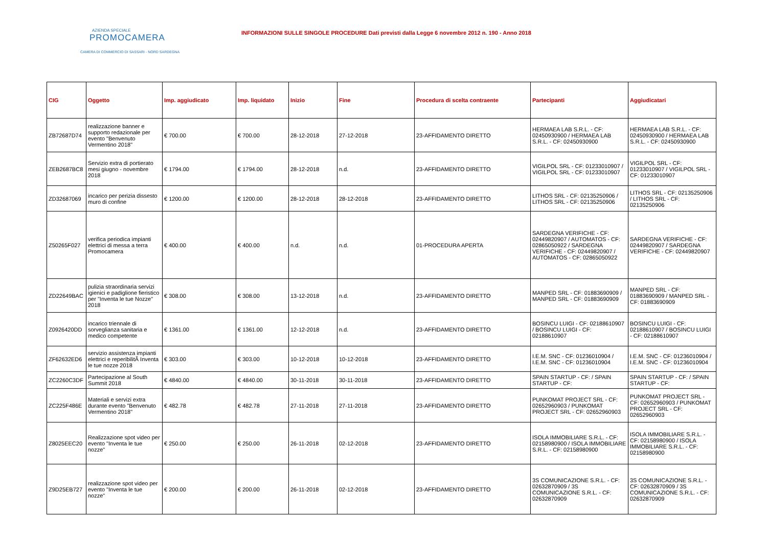AZIENDA SPECIALE
PROMOCAMERA
CAMERA DI COMMERCIO DI SASSARI - NORD SARDEGNA
INFORMAZIONI SULLE SINGOLE PROCEDURE Dati previsti dalla Legge 6 novembre 2012 n. 190 - Anno 2018
| CIG | Oggetto | Imp. aggiudicato | Imp. liquidato | Inizio | Fine | Procedura di scelta contraente | Partecipanti | Aggiudicatari |
| --- | --- | --- | --- | --- | --- | --- | --- | --- |
| ZB72687D74 | realizzazione banner e supporto redazionale per evento "Benvenuto Vermentino 2018" | € 700.00 | € 700.00 | 28-12-2018 | 27-12-2018 | 23-AFFIDAMENTO DIRETTO | HERMAEA LAB S.R.L. - CF: 02450930900 / HERMAEA LAB S.R.L. - CF: 02450930900 | HERMAEA LAB S.R.L. - CF: 02450930900 / HERMAEA LAB S.R.L. - CF: 02450930900 |
| ZEB2687BC8 | Servizio extra di portierato mesi giugno - novembre 2018 | € 1794.00 | € 1794.00 | 28-12-2018 | n.d. | 23-AFFIDAMENTO DIRETTO | VIGILPOL SRL - CF: 01233010907 / VIGILPOL SRL - CF: 01233010907 | VIGILPOL SRL - CF: 01233010907 / VIGILPOL SRL - CF: 01233010907 |
| ZD32687069 | incarico per perizia dissesto muro di confine | € 1200.00 | € 1200.00 | 28-12-2018 | 28-12-2018 | 23-AFFIDAMENTO DIRETTO | LITHOS SRL - CF: 02135250906 / LITHOS SRL - CF: 02135250906 | LITHOS SRL - CF: 02135250906 / LITHOS SRL - CF: 02135250906 |
| Z50265F027 | verifica periodica impianti elettrici di messa a terra Promocamera | € 400.00 | € 400.00 | n.d. | n.d. | 01-PROCEDURA APERTA | SARDEGNA VERIFICHE - CF: 02449820907 / AUTOMATOS - CF: 02865050922 / SARDEGNA VERIFICHE - CF: 02449820907 / AUTOMATOS - CF: 02865050922 | SARDEGNA VERIFICHE - CF: 02449820907 / SARDEGNA VERIFICHE - CF: 02449820907 |
| ZD22649BAC | pulizia straordinaria servizi igienici e padiglione fieristico per "Inventa le tue Nozze" 2018 | € 308.00 | € 308.00 | 13-12-2018 | n.d. | 23-AFFIDAMENTO DIRETTO | MANPED SRL - CF: 01883690909 / MANPED SRL - CF: 01883690909 | MANPED SRL - CF: 01883690909 / MANPED SRL - CF: 01883690909 |
| Z0926420DD | incarico triennale di sorveglianza sanitaria e medico competente | € 1361.00 | € 1361.00 | 12-12-2018 | n.d. | 23-AFFIDAMENTO DIRETTO | BOSINCU LUIGI - CF: 02188610907 / BOSINCU LUIGI - CF: 02188610907 | BOSINCU LUIGI - CF: 02188610907 / BOSINCU LUIGI - CF: 02188610907 |
| ZF62632ED6 | servizio assistenza impianti elettrici e reperibilitÃ Inventa le tue nozze 2018 | € 303.00 | € 303.00 | 10-12-2018 | 10-12-2018 | 23-AFFIDAMENTO DIRETTO | I.E.M. SNC - CF: 01236010904 / I.E.M. SNC - CF: 01236010904 | I.E.M. SNC - CF: 01236010904 / I.E.M. SNC - CF: 01236010904 |
| ZC2260C3DF | Partecipazione al South Summit 2018 | € 4840.00 | € 4840.00 | 30-11-2018 | 30-11-2018 | 23-AFFIDAMENTO DIRETTO | SPAIN STARTUP - CF: / SPAIN STARTUP - CF: | SPAIN STARTUP - CF: / SPAIN STARTUP - CF: |
| ZC225F486E | Materiali e servizi extra durante evento "Benvenuto Vermentino 2018" | € 482.78 | € 482.78 | 27-11-2018 | 27-11-2018 | 23-AFFIDAMENTO DIRETTO | PUNKOMAT PROJECT SRL - CF: 02652960903 / PUNKOMAT PROJECT SRL - CF: 02652960903 | PUNKOMAT PROJECT SRL - CF: 02652960903 / PUNKOMAT PROJECT SRL - CF: 02652960903 |
| Z8025EEC20 | Realizzazione spot video per evento "Inventa le tue nozze" | € 250.00 | € 250.00 | 26-11-2018 | 02-12-2018 | 23-AFFIDAMENTO DIRETTO | ISOLA IMMOBILIARE S.R.L. - CF: 02158980900 / ISOLA IMMOBILIARE S.R.L. - CF: 02158980900 | ISOLA IMMOBILIARE S.R.L. - CF: 02158980900 / ISOLA IMMOBILIARE S.R.L. - CF: 02158980900 |
| Z9D25EB727 | realizzazione spot video per evento "Inventa le tue nozze" | € 200.00 | € 200.00 | 26-11-2018 | 02-12-2018 | 23-AFFIDAMENTO DIRETTO | 3S COMUNICAZIONE S.R.L. - CF: 02632870909 / 3S COMUNICAZIONE S.R.L. - CF: 02632870909 | 3S COMUNICAZIONE S.R.L. - CF: 02632870909 / 3S COMUNICAZIONE S.R.L. - CF: 02632870909 |